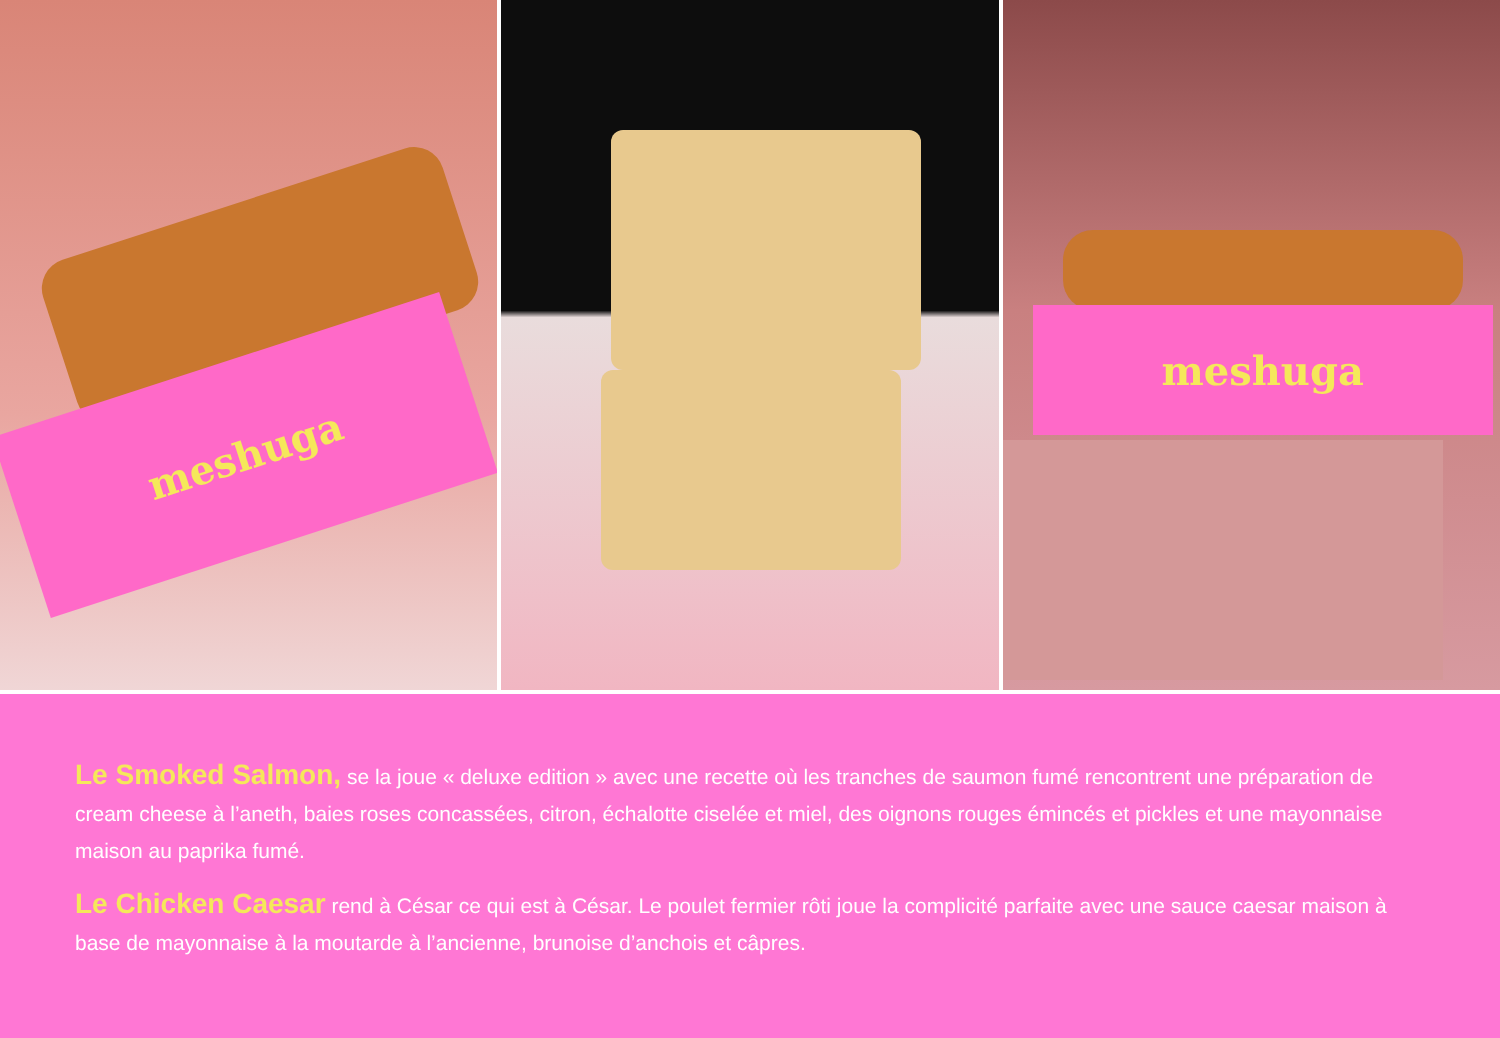meshuga
meshuga
Le Smoked Salmon, se la joue « deluxe edition » avec une recette où les tranches de saumon fumé rencontrent une préparation de cream cheese à l’aneth, baies roses concassées, citron, échalotte ciselée et miel, des oignons rouges émincés et pickles et une mayonnaise maison au paprika fumé.
Le Chicken Caesar rend à César ce qui est à César. Le poulet fermier rôti joue la complicité parfaite avec une sauce caesar maison à base de mayonnaise à la moutarde à l’ancienne, brunoise d’anchois et câpres.